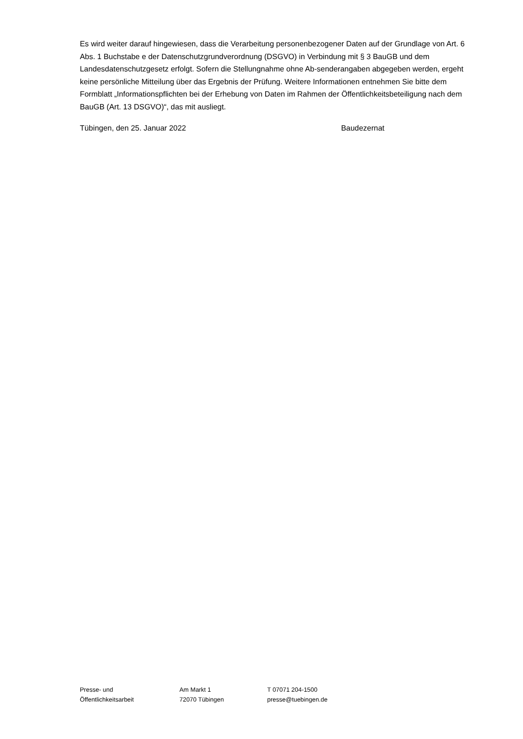Es wird weiter darauf hingewiesen, dass die Verarbeitung personenbezogener Daten auf der Grundlage von Art. 6 Abs. 1 Buchstabe e der Datenschutzgrundverordnung (DSGVO) in Verbindung mit § 3 BauGB und dem Landesdatenschutzgesetz erfolgt. Sofern die Stellungnahme ohne Ab-senderangaben abgegeben werden, ergeht keine persönliche Mitteilung über das Ergebnis der Prüfung. Weitere Informationen entnehmen Sie bitte dem Formblatt „Informationspflichten bei der Erhebung von Daten im Rahmen der Öffentlichkeitsbeteiligung nach dem BauGB (Art. 13 DSGVO)“, das mit ausliegt.
Tübingen, den 25. Januar 2022 Baudezernat
Presse- und
Öffentlichkeitsarbeit
Am Markt 1
72070 Tübingen
T 07071 204-1500
presse@tuebingen.de